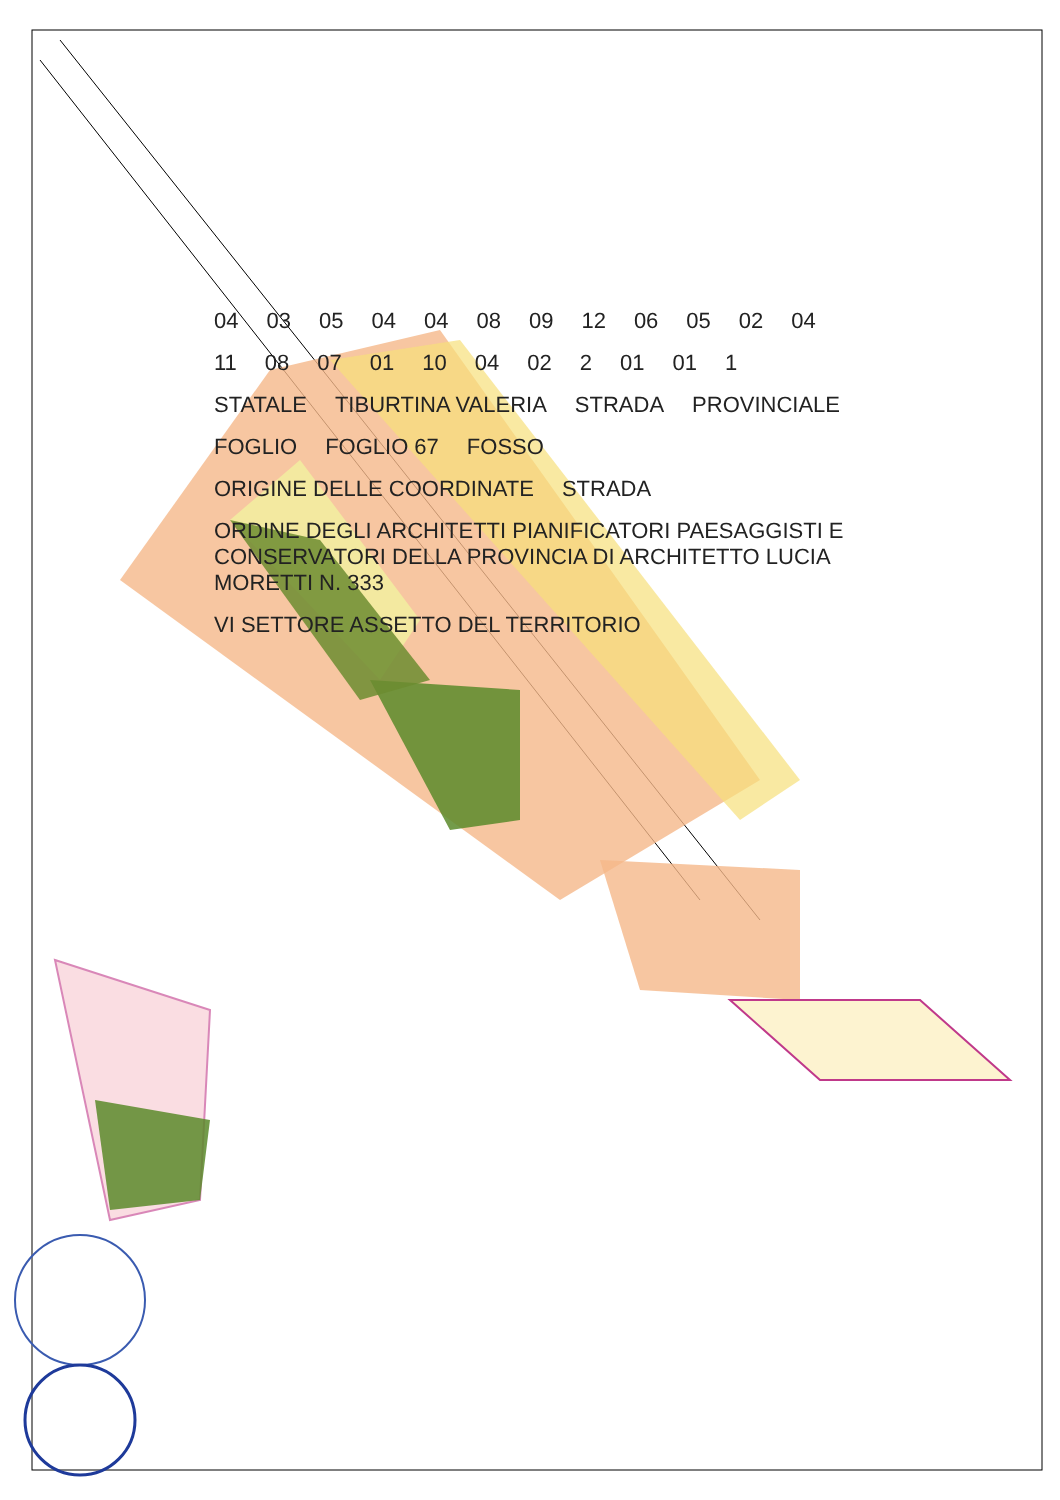04 03 05 04 04 08 09 12 06 05 02 04 11 08 07 01 10 04 02 2 01 01 1 STATALE TIBURTINA VALERIA STRADA PROVINCIALE FOGLIO FOGLIO 67 FOSSO ORIGINE DELLE COORDINATE STRADA ORDINE DEGLI ARCHITETTI PIANIFICATORI PAESAGGISTI E CONSERVATORI DELLA PROVINCIA DI ARCHITETTO LUCIA MORETTI N. 333 VI SETTORE ASSETTO DEL TERRITORIO